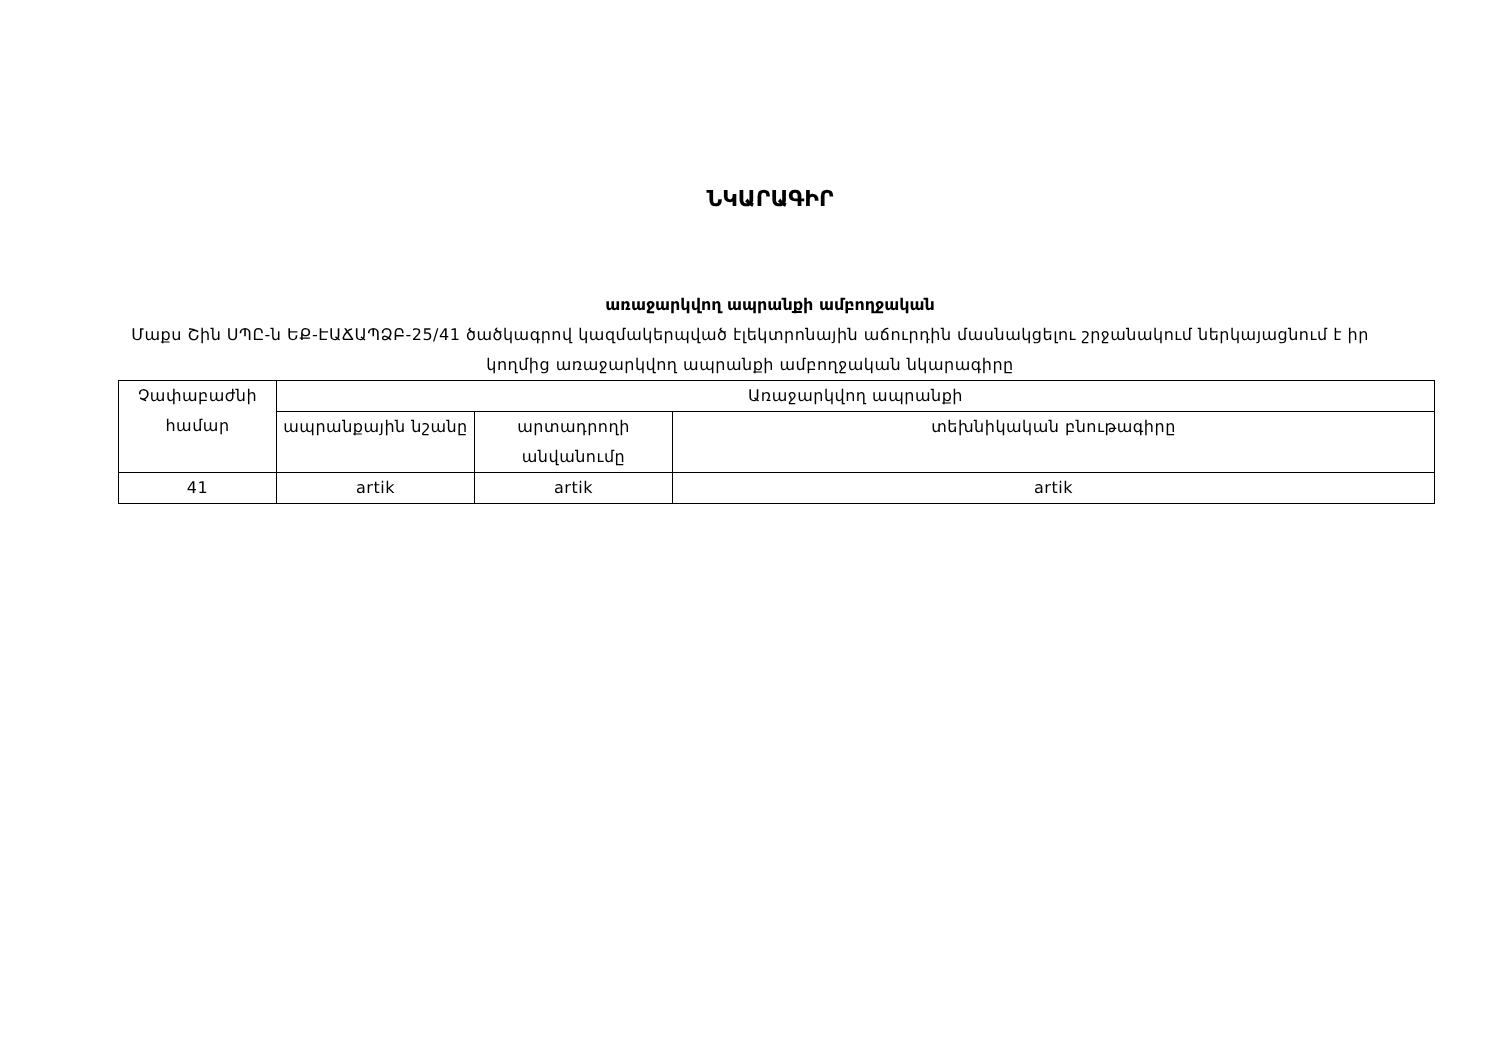ՆԿԱՐԱԳԻՐ
առաջարկվող ապրանքի ամբողջական
Մաքս Շին ՍՊԸ-ն ԵՔ-ԷԱՃԱՊՁԲ-25/41 ծածկագրով կազմակերպված էլեկտրոնային աճուրդին մասնակցելու շրջանակում ներկայացնում է իր կողմից առաջարկվող ապրանքի ամբողջական նկարագիրը
| Չափաբաժնի համար | Առաջարկվող ապրանքի | | |
| --- | --- | --- | --- |
| | ապրանքային նշանը | արտադրողի անվանումը | տեխնիկական բնութագիրը |
| 41 | artik | artik | artik |